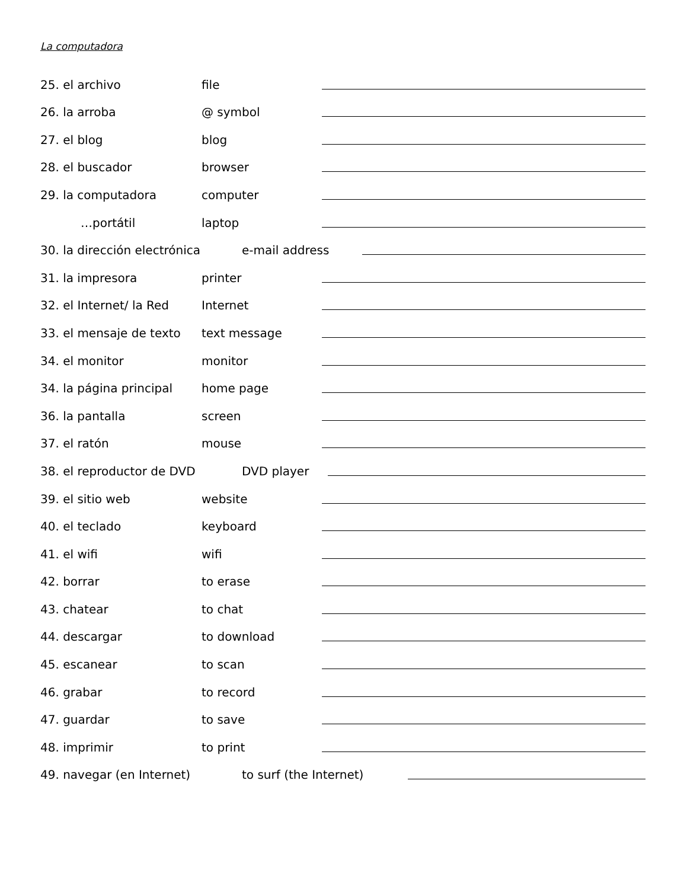La computadora
25. el archivo file
26. la arroba @ symbol
27. el blog blog
28. el buscador browser
29. la computadora computer
…portátil laptop
30. la dirección electrónica e-mail address
31. la impresora printer
32. el Internet/ la Red Internet
33. el mensaje de texto text message
34. el monitor monitor
34. la página principal home page
36. la pantalla screen
37. el ratón mouse
38. el reproductor de DVD DVD player
39. el sitio web website
40. el teclado keyboard
41. el wifi wifi
42. borrar to erase
43. chatear to chat
44. descargar to download
45. escanear to scan
46. grabar to record
47. guardar to save
48. imprimir to print
49. navegar (en Internet) to surf (the Internet)